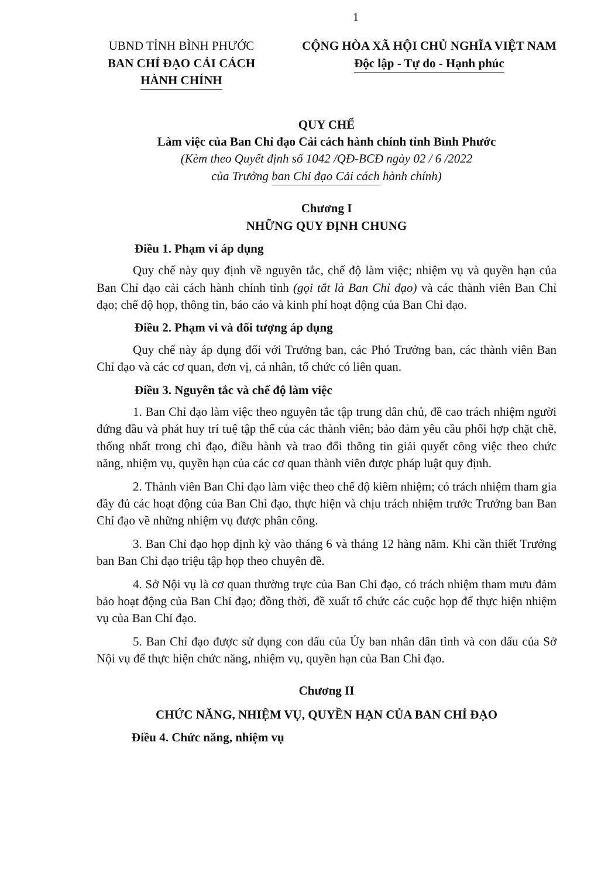1
UBND TỈNH BÌNH PHƯỚC
BAN CHỈ ĐẠO CẢI CÁCH
HÀNH CHÍNH
CỘNG HÒA XÃ HỘI CHỦ NGHĨA VIỆT NAM
Độc lập - Tự do - Hạnh phúc
QUY CHẾ
Làm việc của Ban Chỉ đạo Cải cách hành chính tỉnh Bình Phước
(Kèm theo Quyết định số 1042 /QĐ-BCĐ ngày 02 / 6 /2022
của Trưởng ban Chỉ đạo Cải cách hành chính)
Chương I
NHỮNG QUY ĐỊNH CHUNG
Điều 1. Phạm vi áp dụng
Quy chế này quy định về nguyên tắc, chế độ làm việc; nhiệm vụ và quyền hạn của Ban Chỉ đạo cải cách hành chính tỉnh (gọi tắt là Ban Chỉ đạo) và các thành viên Ban Chỉ đạo; chế độ họp, thông tin, báo cáo và kinh phí hoạt động của Ban Chỉ đạo.
Điều 2. Phạm vi và đối tượng áp dụng
Quy chế này áp dụng đối với Trưởng ban, các Phó Trưởng ban, các thành viên Ban Chỉ đạo và các cơ quan, đơn vị, cá nhân, tổ chức có liên quan.
Điều 3. Nguyên tắc và chế độ làm việc
1. Ban Chỉ đạo làm việc theo nguyên tắc tập trung dân chủ, đề cao trách nhiệm người đứng đầu và phát huy trí tuệ tập thể của các thành viên; bảo đảm yêu cầu phối hợp chặt chẽ, thống nhất trong chỉ đạo, điều hành và trao đổi thông tin giải quyết công việc theo chức năng, nhiệm vụ, quyền hạn của các cơ quan thành viên được pháp luật quy định.
2. Thành viên Ban Chỉ đạo làm việc theo chế độ kiêm nhiệm; có trách nhiệm tham gia đầy đủ các hoạt động của Ban Chỉ đạo, thực hiện và chịu trách nhiệm trước Trưởng ban Ban Chỉ đạo về những nhiệm vụ được phân công.
3. Ban Chỉ đạo họp định kỳ vào tháng 6 và tháng 12 hàng năm. Khi cần thiết Trưởng ban Ban Chỉ đạo triệu tập họp theo chuyên đề.
4. Sở Nội vụ là cơ quan thường trực của Ban Chỉ đạo, có trách nhiệm tham mưu đảm bảo hoạt động của Ban Chỉ đạo; đồng thời, đề xuất tổ chức các cuộc họp để thực hiện nhiệm vụ của Ban Chỉ đạo.
5. Ban Chỉ đạo được sử dụng con dấu của Ủy ban nhân dân tỉnh và con dấu của Sở Nội vụ để thực hiện chức năng, nhiệm vụ, quyền hạn của Ban Chỉ đạo.
Chương II
CHỨC NĂNG, NHIỆM VỤ, QUYỀN HẠN CỦA BAN CHỈ ĐẠO
Điều 4. Chức năng, nhiệm vụ